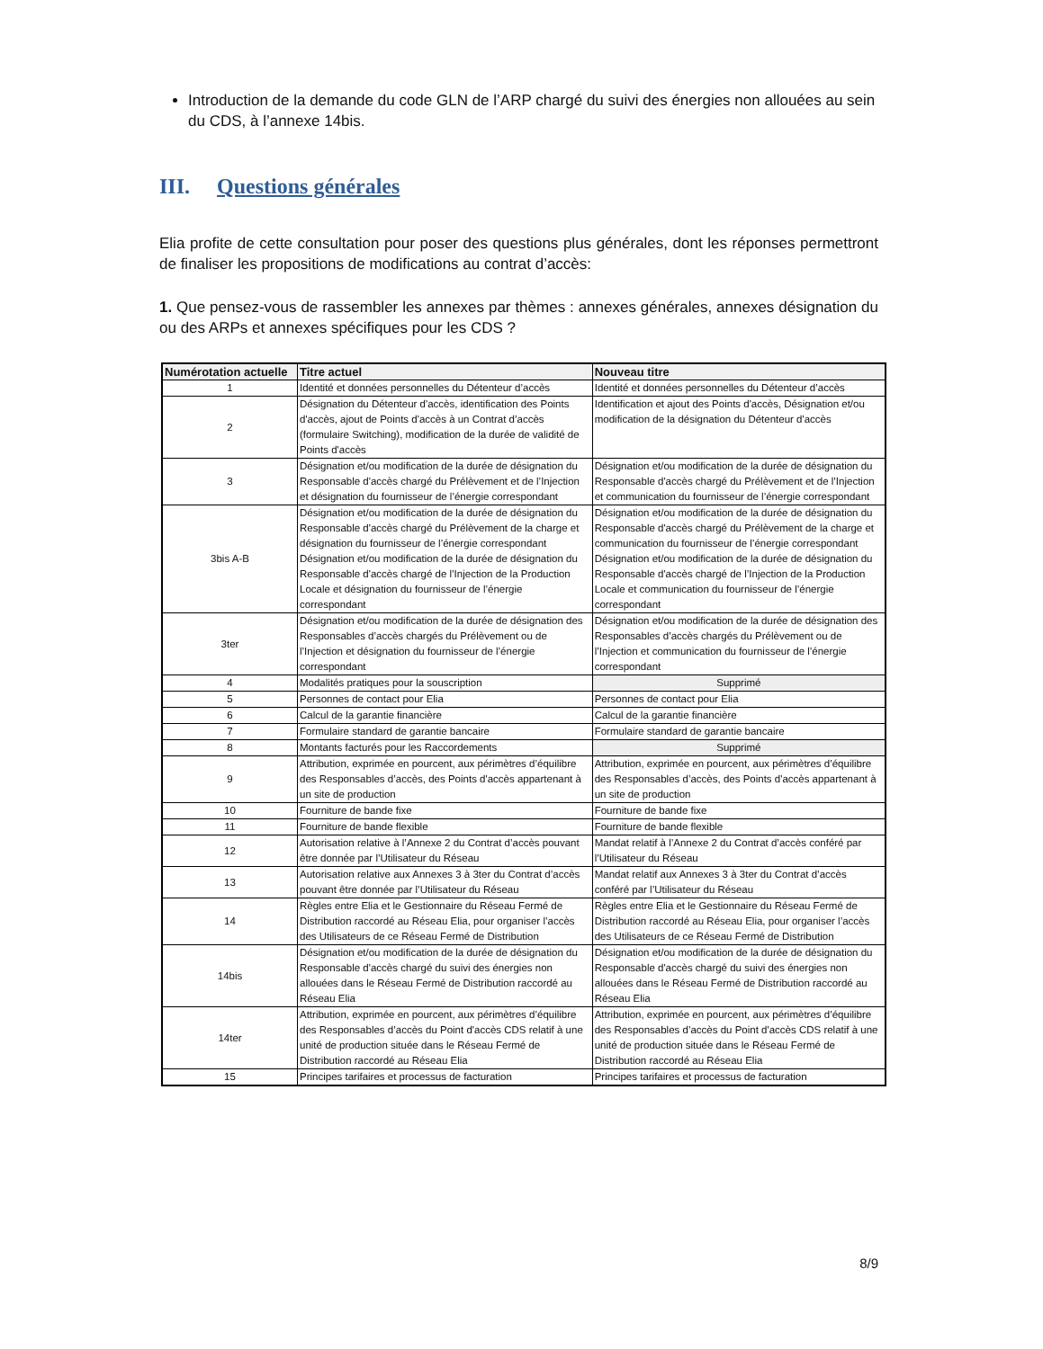Introduction de la demande du code GLN de l’ARP chargé du suivi des énergies non allouées au sein du CDS, à l’annexe 14bis.
III. Questions générales
Elia profite de cette consultation pour poser des questions plus générales, dont les réponses permettront de finaliser les propositions de modifications au contrat d’accès:
1. Que pensez-vous de rassembler les annexes par thèmes : annexes générales, annexes désignation du ou des ARPs et annexes spécifiques pour les CDS ?
| Numérotation actuelle | Titre actuel | Nouveau titre |
| --- | --- | --- |
| 1 | Identité et données personnelles du Détenteur d’accès | Identité et données personnelles du Détenteur d’accès |
| 2 | Désignation du Détenteur d'accès, identification des Points d'accès, ajout de Points d'accès à un Contrat d’accès (formulaire Switching), modification de la durée de validité de Points d'accès | Identification et ajout des Points d'accès, Désignation et/ou modification de la désignation du Détenteur d'accès |
| 3 | Désignation et/ou modification de la durée de désignation du Responsable d'accès chargé du Prélèvement et de l’Injection et désignation du fournisseur de l’énergie correspondant | Désignation et/ou modification de la durée de désignation du Responsable d'accès chargé du Prélèvement et de l’Injection et communication du fournisseur de l’énergie correspondant |
| 3bis A-B | Désignation et/ou modification de la durée de désignation du Responsable d'accès chargé du Prélèvement de la charge et désignation du fournisseur de l’énergie correspondant Désignation et/ou modification de la durée de désignation du Responsable d'accès chargé de l’Injection de la Production Locale et désignation du fournisseur de l’énergie correspondant | Désignation et/ou modification de la durée de désignation du Responsable d'accès chargé du Prélèvement de la charge et communication du fournisseur de l’énergie correspondant Désignation et/ou modification de la durée de désignation du Responsable d'accès chargé de l’Injection de la Production Locale et communication du fournisseur de l’énergie correspondant |
| 3ter | Désignation et/ou modification de la durée de désignation des Responsables d’accès chargés du Prélèvement ou de l’Injection et désignation du fournisseur de l’énergie correspondant | Désignation et/ou modification de la durée de désignation des Responsables d’accès chargés du Prélèvement ou de l’Injection et communication du fournisseur de l’énergie correspondant |
| 4 | Modalités pratiques pour la souscription | Supprimé |
| 5 | Personnes de contact pour Elia | Personnes de contact pour Elia |
| 6 | Calcul de la garantie financière | Calcul de la garantie financière |
| 7 | Formulaire standard de garantie bancaire | Formulaire standard de garantie bancaire |
| 8 | Montants facturés pour les Raccordements | Supprimé |
| 9 | Attribution, exprimée en pourcent, aux périmètres d’équilibre des Responsables d’accès, des Points d'accès appartenant à un site de production | Attribution, exprimée en pourcent, aux périmètres d’équilibre des Responsables d’accès, des Points d'accès appartenant à un site de production |
| 10 | Fourniture de bande fixe | Fourniture de bande fixe |
| 11 | Fourniture de bande flexible | Fourniture de bande flexible |
| 12 | Autorisation relative à l’Annexe 2 du Contrat d’accès pouvant être donnée par l’Utilisateur du Réseau | Mandat relatif à l’Annexe 2 du Contrat d’accès conféré par l’Utilisateur du Réseau |
| 13 | Autorisation relative aux Annexes 3 à 3ter du Contrat d’accès pouvant être donnée par l’Utilisateur du Réseau | Mandat relatif aux Annexes 3 à 3ter du Contrat d’accès conféré par l’Utilisateur du Réseau |
| 14 | Règles entre Elia et le Gestionnaire du Réseau Fermé de Distribution raccordé au Réseau Elia, pour organiser l’accès des Utilisateurs de ce Réseau Fermé de Distribution | Règles entre Elia et le Gestionnaire du Réseau Fermé de Distribution raccordé au Réseau Elia, pour organiser l’accès des Utilisateurs de ce Réseau Fermé de Distribution |
| 14bis | Désignation et/ou modification de la durée de désignation du Responsable d'accès chargé du suivi des énergies non allouées dans le Réseau Fermé de Distribution raccordé au Réseau Elia | Désignation et/ou modification de la durée de désignation du Responsable d'accès chargé du suivi des énergies non allouées dans le Réseau Fermé de Distribution raccordé au Réseau Elia |
| 14ter | Attribution, exprimée en pourcent, aux périmètres d’équilibre des Responsables d’accès du Point d'accès CDS relatif à une unité de production située dans le Réseau Fermé de Distribution raccordé au Réseau Elia | Attribution, exprimée en pourcent, aux périmètres d’équilibre des Responsables d’accès du Point d'accès CDS relatif à une unité de production située dans le Réseau Fermé de Distribution raccordé au Réseau Elia |
| 15 | Principes tarifaires et processus de facturation | Principes tarifaires et processus de facturation |
8/9